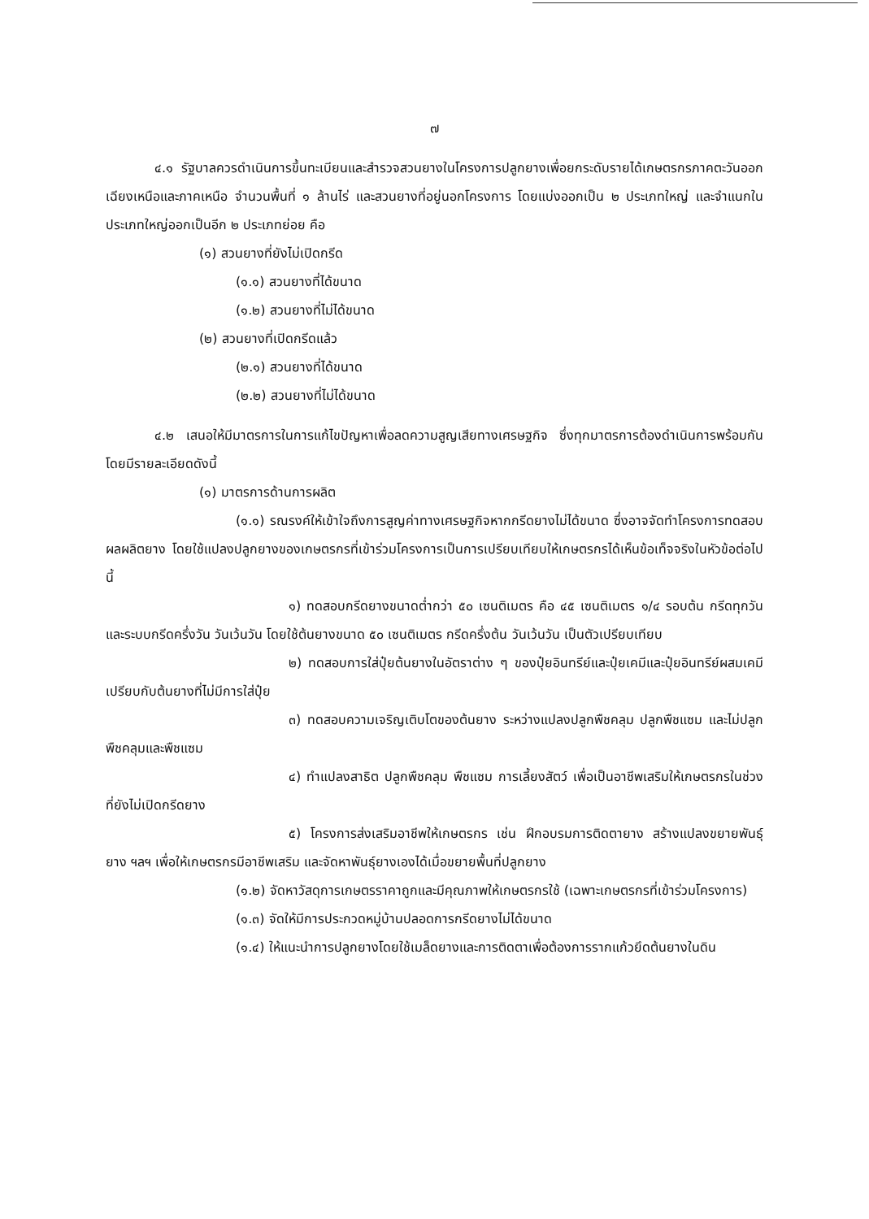๗
๔.๑ รัฐบาลควรดำเนินการขึ้นทะเบียนและสำรวจสวนยางในโครงการปลูกยางเพื่อยกระดับรายได้เกษตรกรภาคตะวันออกเฉียงเหนือและภาคเหนือ จำนวนพื้นที่ ๑ ล้านไร่ และสวนยางที่อยู่นอกโครงการ โดยแบ่งออกเป็น ๒ ประเภทใหญ่ และจำแนกในประเภทใหญ่ออกเป็นอีก ๒ ประเภทย่อย คือ
(๑) สวนยางที่ยังไม่เปิดกรีด
(๑.๑) สวนยางที่ได้ขนาด
(๑.๒) สวนยางที่ไม่ได้ขนาด
(๒) สวนยางที่เปิดกรีดแล้ว
(๒.๑) สวนยางที่ได้ขนาด
(๒.๒) สวนยางที่ไม่ได้ขนาด
๔.๒ เสนอให้มีมาตรการในการแก้ไขปัญหาเพื่อลดความสูญเสียทางเศรษฐกิจ ซึ่งทุกมาตรการต้องดำเนินการพร้อมกันโดยมีรายละเอียดดังนี้
(๑) มาตรการด้านการผลิต
(๑.๑) รณรงค์ให้เข้าใจถึงการสูญค่าทางเศรษฐกิจหากกรีดยางไม่ได้ขนาด ซึ่งอาจจัดทำโครงการทดสอบผลผลิตยาง โดยใช้แปลงปลูกยางของเกษตรกรที่เข้าร่วมโครงการเป็นการเปรียบเทียบให้เกษตรกรได้เห็นข้อเท็จจริงในหัวข้อต่อไปนี้
๑) ทดสอบกรีดยางขนาดต่ำกว่า ๕๐ เซนติเมตร คือ ๔๕ เซนติเมตร ๑/๔ รอบต้น กรีดทุกวันและระบบกรีดครึ่งวัน วันเว้นวัน โดยใช้ต้นยางขนาด ๕๐ เซนติเมตร กรีดครึ่งต้น วันเว้นวัน เป็นตัวเปรียบเทียบ
๒) ทดสอบการใส่ปุ๋ยต้นยางในอัตราต่าง ๆ ของปุ๋ยอินทรีย์และปุ๋ยเคมีและปุ๋ยอินทรีย์ผสมเคมี เปรียบกับต้นยางที่ไม่มีการใส่ปุ๋ย
๓) ทดสอบความเจริญเติบโตของต้นยาง ระหว่างแปลงปลูกพืชคลุม ปลูกพืชแซม และไม่ปลูกพืชคลุมและพืชแซม
๔) ทำแปลงสาธิต ปลูกพืชคลุม พืชแซม การเลี้ยงสัตว์ เพื่อเป็นอาชีพเสริมให้เกษตรกรในช่วงที่ยังไม่เปิดกรีดยาง
๕) โครงการส่งเสริมอาชีพให้เกษตรกร เช่น ฝึกอบรมการติดตายาง สร้างแปลงขยายพันธุ์ยาง ฯลฯ เพื่อให้เกษตรกรมีอาชีพเสริม และจัดหาพันธุ์ยางเองได้เมื่อขยายพื้นที่ปลูกยาง
(๑.๒) จัดหาวัสดุการเกษตรราคาถูกและมีคุณภาพให้เกษตรกรใช้ (เฉพาะเกษตรกรที่เข้าร่วมโครงการ)
(๑.๓) จัดให้มีการประกวดหมู่บ้านปลอดการกรีดยางไม่ได้ขนาด
(๑.๔) ให้แนะนำการปลูกยางโดยใช้เมล็ดยางและการติดตาเพื่อต้องการรากแก้วยึดต้นยางในดิน